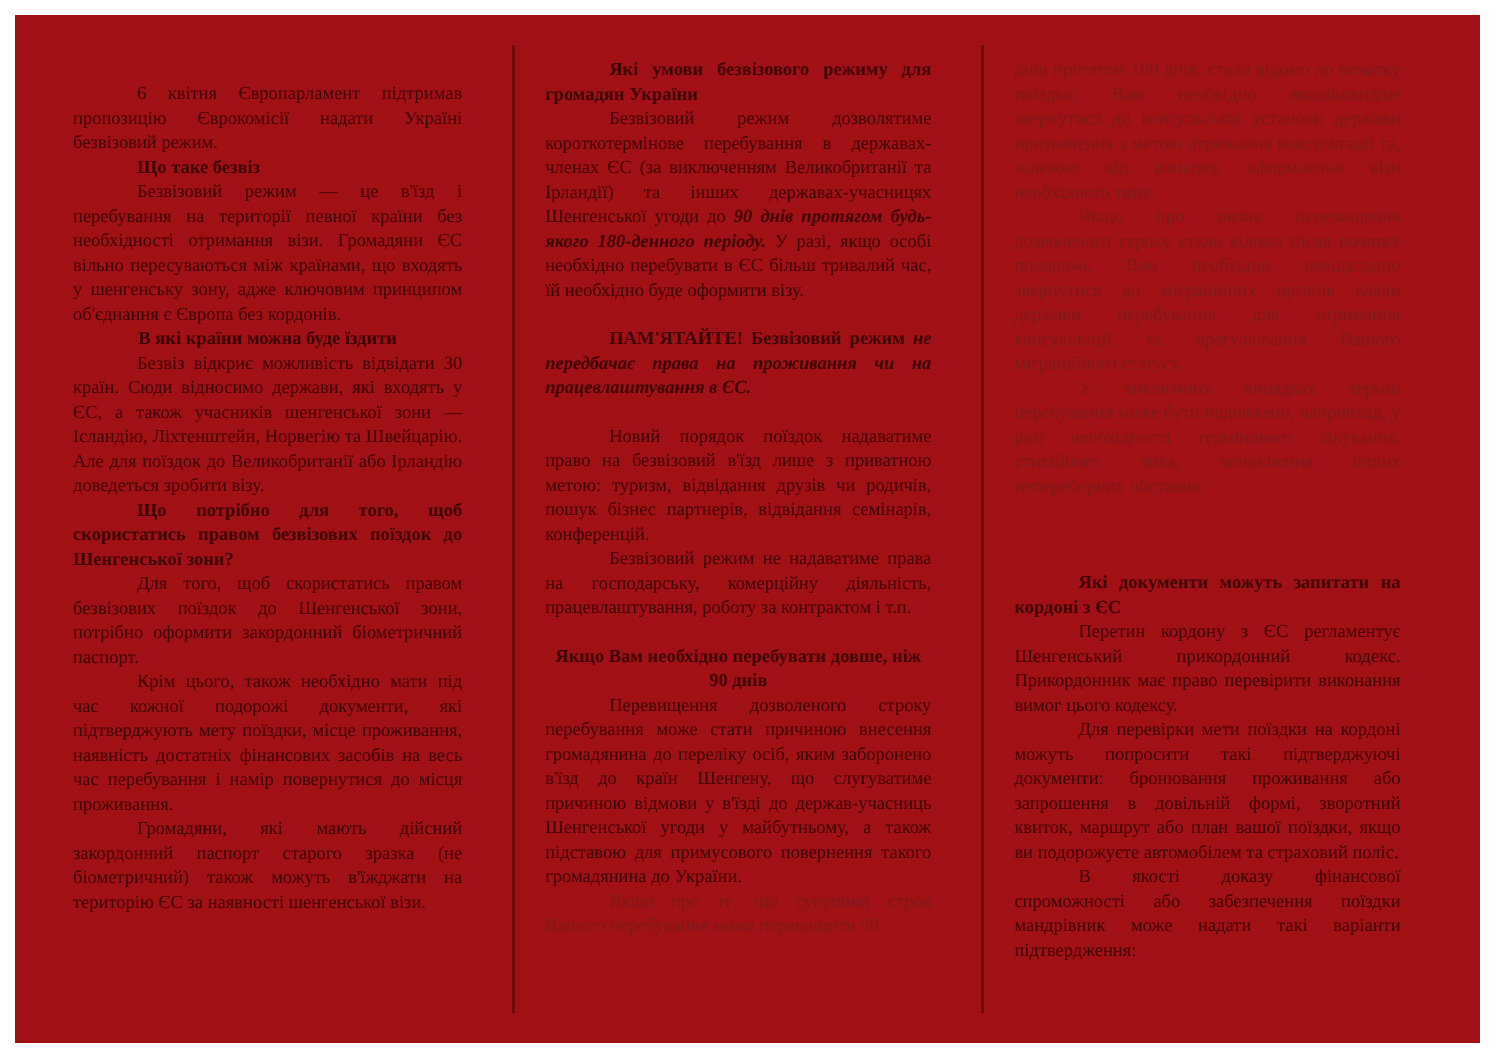6 квітня Європарламент підтримав пропозицію Єврокомісії надати Україні безвізовий режим.
Що таке безвіз
Безвізовий режим — це в'їзд і перебування на території певної країни без необхідності отримання візи. Громадяни ЄС вільно пересуваються між країнами, що входять у шенгенську зону, адже ключовим принципом об'єднання є Європа без кордонів.
В які країни можна буде їздити
Безвіз відкриє можливість відвідати 30 країн. Сюди відносимо держави, які входять у ЄС, а також учасників шенгенської зони — Ісландію, Ліхтенштейн, Норвегію та Швейцарію. Але для поїздок до Великобританії або Ірландію доведеться зробити візу.
Що потрібно для того, щоб скористатись правом безвізових поїздок до Шенгенської зони?
Для того, щоб скористатись правом безвізових поїздок до Шенгенської зони, потрібно оформити закордонний біометричний паспорт.
Крім цього, також необхідно мати під час кожної подорожі документи, які підтверджують мету поїздки, місце проживання, наявність достатніх фінансових засобів на весь час перебування і намір повернутися до місця проживання.
Громадяни, які мають дійсний закордонний паспорт старого зразка (не біометричний) також можуть в'їжджати на територію ЄС за наявності шенгенської візи.
Які умови безвізового режиму для громадян України
Безвізовий режим дозволятиме короткотермінове перебування в державах-членах ЄС (за виключенням Великобританії та Ірландії) та інших державах-учасницях Шенгенської угоди до 90 днів протягом будь-якого 180-денного періоду. У разі, якщо особі необхідно перебувати в ЄС більш тривалий час, їй необхідно буде оформити візу.
ПАМ'ЯТАЙТЕ! Безвізовий режим не передбачає права на проживання чи на працевлаштування в ЄС.
Новий порядок поїздок надаватиме право на безвізовий в'їзд лише з приватною метою: туризм, відвідання друзів чи родичів, пошук бізнес партнерів, відвідання семінарів, конференцій.
Безвізовий режим не надаватиме права на господарську, комерційну діяльність, працевлаштування, роботу за контрактом і т.п.
Якщо Вам необхідно перебувати довше, ніж 90 днів
Перевищення дозволеного строку перебування може стати причиною внесення громадянина до переліку осіб, яким заборонено в'їзд до країн Шенгену, що слугуватиме причиною відмови у в'їзді до держав-учасниць Шенгенської угоди у майбутньому, а також підставою для примусового повернення такого громадянина до України.
Якщо про те, що сукупний строк Вашого перебування може перевищити 90
днів протягом 180 днів, стало відомо до початку поїздки, Вам необхідно якнайшвидше звернутися до консульської установи держави призначення з метою отримання консультації та, залежно від випадку, оформлення візи необхідного типу.
Якщо про ризик перевищення дозволеного строку стало відомо після початку подорожі, Вам необхідно невідкладно звернутися до міграційних органів влади держави перебування для отримання консультації та врегулювання Вашого міграційного статусу.
У виключних випадках термін перебування може бути подовжено, наприклад, у разі необхідності термінового лікування, стихійного лиха, виникнення інших непереборних обставин.
Які документи можуть запитати на кордоні з ЄС
Перетин кордону з ЄС регламентує Шенгенський прикордонний кодекс. Прикордонник має право перевірити виконання вимог цього кодексу.
Для перевірки мети поїздки на кордоні можуть попросити такі підтверджуючі документи: бронювання проживання або запрошення в довільній формі, зворотний квиток, маршрут або план вашої поїздки, якщо ви подорожуєте автомобілем та страховий поліс.
В якості доказу фінансової спроможності або забезпечення поїздки мандрівник може надати такі варіанти підтвердження: